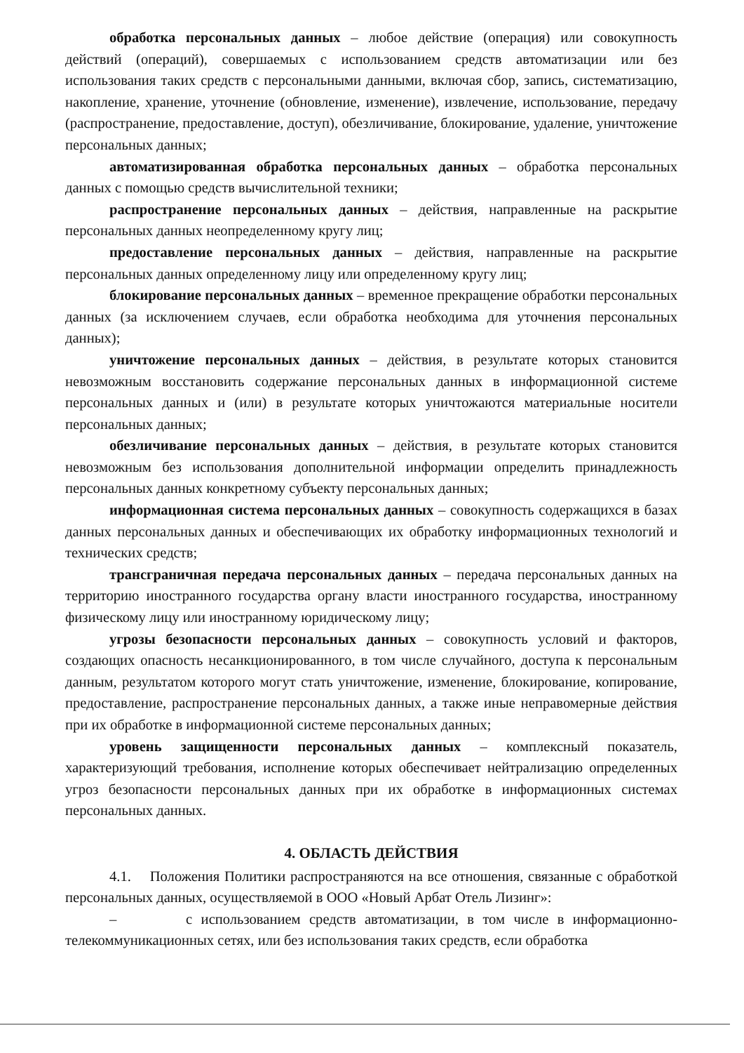обработка персональных данных – любое действие (операция) или совокупность действий (операций), совершаемых с использованием средств автоматизации или без использования таких средств с персональными данными, включая сбор, запись, систематизацию, накопление, хранение, уточнение (обновление, изменение), извлечение, использование, передачу (распространение, предоставление, доступ), обезличивание, блокирование, удаление, уничтожение персональных данных;
автоматизированная обработка персональных данных – обработка персональных данных с помощью средств вычислительной техники;
распространение персональных данных – действия, направленные на раскрытие персональных данных неопределенному кругу лиц;
предоставление персональных данных – действия, направленные на раскрытие персональных данных определенному лицу или определенному кругу лиц;
блокирование персональных данных – временное прекращение обработки персональных данных (за исключением случаев, если обработка необходима для уточнения персональных данных);
уничтожение персональных данных – действия, в результате которых становится невозможным восстановить содержание персональных данных в информационной системе персональных данных и (или) в результате которых уничтожаются материальные носители персональных данных;
обезличивание персональных данных – действия, в результате которых становится невозможным без использования дополнительной информации определить принадлежность персональных данных конкретному субъекту персональных данных;
информационная система персональных данных – совокупность содержащихся в базах данных персональных данных и обеспечивающих их обработку информационных технологий и технических средств;
трансграничная передача персональных данных – передача персональных данных на территорию иностранного государства органу власти иностранного государства, иностранному физическому лицу или иностранному юридическому лицу;
угрозы безопасности персональных данных – совокупность условий и факторов, создающих опасность несанкционированного, в том числе случайного, доступа к персональным данным, результатом которого могут стать уничтожение, изменение, блокирование, копирование, предоставление, распространение персональных данных, а также иные неправомерные действия при их обработке в информационной системе персональных данных;
уровень защищенности персональных данных – комплексный показатель, характеризующий требования, исполнение которых обеспечивает нейтрализацию определенных угроз безопасности персональных данных при их обработке в информационных системах персональных данных.
4. ОБЛАСТЬ ДЕЙСТВИЯ
4.1. Положения Политики распространяются на все отношения, связанные с обработкой персональных данных, осуществляемой в ООО «Новый Арбат Отель Лизинг»:
– с использованием средств автоматизации, в том числе в информационно-телекоммуникационных сетях, или без использования таких средств, если обработка